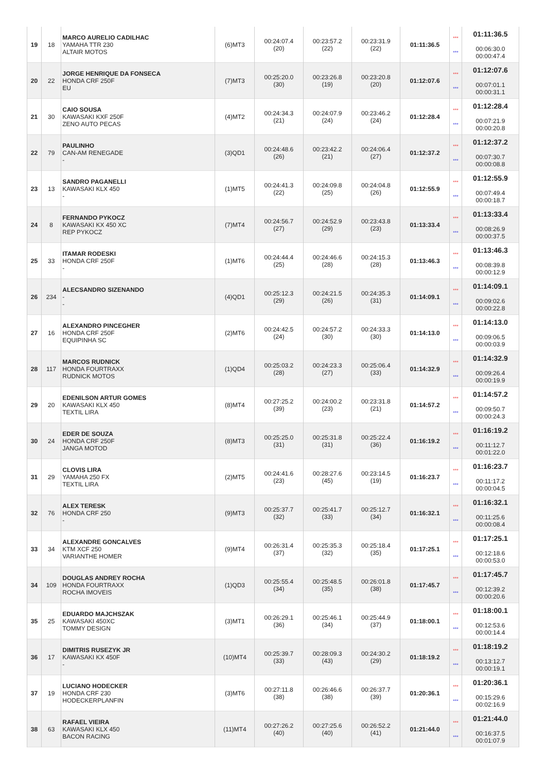| 19 | 18 | MARCO AURELIO CADILHAC YAMAHA TTR 230 ALTAIR MOTOS | (6)MT3 | 00:24:07.4 (20) | 00:23:57.2 (22) | 00:23:31.9 (22) | 01:11:36.5 | *** *** | 01:11:36.5 00:06:30.0 00:00:47.4 |
| 20 | 22 | JORGE HENRIQUE DA FONSECA HONDA CRF 250F EU | (7)MT3 | 00:25:20.0 (30) | 00:23:26.8 (19) | 00:23:20.8 (20) | 01:12:07.6 | *** *** | 01:12:07.6 00:07:01.1 00:00:31.1 |
| 21 | 30 | CAIO SOUSA KAWASAKI KXF 250F ZENO AUTO PECAS | (4)MT2 | 00:24:34.3 (21) | 00:24:07.9 (24) | 00:23:46.2 (24) | 01:12:28.4 | *** *** | 01:12:28.4 00:07:21.9 00:00:20.8 |
| 22 | 79 | PAULINHO CAN-AM RENEGADE - | (3)QD1 | 00:24:48.6 (26) | 00:23:42.2 (21) | 00:24:06.4 (27) | 01:12:37.2 | *** *** | 01:12:37.2 00:07:30.7 00:00:08.8 |
| 23 | 13 | SANDRO PAGANELLI KAWASAKI KLX 450 - | (1)MT5 | 00:24:41.3 (22) | 00:24:09.8 (25) | 00:24:04.8 (26) | 01:12:55.9 | *** *** | 01:12:55.9 00:07:49.4 00:00:18.7 |
| 24 | 8 | FERNANDO PYKOCZ KAWASAKI KX 450 XC REP PYKOCZ | (7)MT4 | 00:24:56.7 (27) | 00:24:52.9 (29) | 00:23:43.8 (23) | 01:13:33.4 | *** *** | 01:13:33.4 00:08:26.9 00:00:37.5 |
| 25 | 33 | ITAMAR RODESKI HONDA CRF 250F - | (1)MT6 | 00:24:44.4 (25) | 00:24:46.6 (28) | 00:24:15.3 (28) | 01:13:46.3 | *** *** | 01:13:46.3 00:08:39.8 00:00:12.9 |
| 26 | 234 | ALECSANDRO SIZENANDO - - | (4)QD1 | 00:25:12.3 (29) | 00:24:21.5 (26) | 00:24:35.3 (31) | 01:14:09.1 | *** *** | 01:14:09.1 00:09:02.6 00:00:22.8 |
| 27 | 16 | ALEXANDRO PINCEGHER HONDA CRF 250F EQUIPINHA SC | (2)MT6 | 00:24:42.5 (24) | 00:24:57.2 (30) | 00:24:33.3 (30) | 01:14:13.0 | *** *** | 01:14:13.0 00:09:06.5 00:00:03.9 |
| 28 | 117 | MARCOS RUDNICK HONDA FOURTRAXX RUDNICK MOTOS | (1)QD4 | 00:25:03.2 (28) | 00:24:23.3 (27) | 00:25:06.4 (33) | 01:14:32.9 | *** *** | 01:14:32.9 00:09:26.4 00:00:19.9 |
| 29 | 20 | EDENILSON ARTUR GOMES KAWASAKI KLX 450 TEXTIL LIRA | (8)MT4 | 00:27:25.2 (39) | 00:24:00.2 (23) | 00:23:31.8 (21) | 01:14:57.2 | *** *** | 01:14:57.2 00:09:50.7 00:00:24.3 |
| 30 | 24 | EDER DE SOUZA HONDA CRF 250F JANGA MOTOD | (8)MT3 | 00:25:25.0 (31) | 00:25:31.8 (31) | 00:25:22.4 (36) | 01:16:19.2 | *** *** | 01:16:19.2 00:11:12.7 00:01:22.0 |
| 31 | 29 | CLOVIS LIRA YAMAHA 250 FX TEXTIL LIRA | (2)MT5 | 00:24:41.6 (23) | 00:28:27.6 (45) | 00:23:14.5 (19) | 01:16:23.7 | *** *** | 01:16:23.7 00:11:17.2 00:00:04.5 |
| 32 | 76 | ALEX TERESK HONDA CRF 250 - | (9)MT3 | 00:25:37.7 (32) | 00:25:41.7 (33) | 00:25:12.7 (34) | 01:16:32.1 | *** *** | 01:16:32.1 00:11:25.6 00:00:08.4 |
| 33 | 34 | ALEXANDRE GONCALVES KTM XCF 250 VARIANTHE HOMER | (9)MT4 | 00:26:31.4 (37) | 00:25:35.3 (32) | 00:25:18.4 (35) | 01:17:25.1 | *** *** | 01:17:25.1 00:12:18.6 00:00:53.0 |
| 34 | 109 | DOUGLAS ANDREY ROCHA HONDA FOURTRAXX ROCHA IMOVEIS | (1)QD3 | 00:25:55.4 (34) | 00:25:48.5 (35) | 00:26:01.8 (38) | 01:17:45.7 | *** *** | 01:17:45.7 00:12:39.2 00:00:20.6 |
| 35 | 25 | EDUARDO MAJCHSZAK KAWASAKI 450XC TOMMY DESIGN | (3)MT1 | 00:26:29.1 (36) | 00:25:46.1 (34) | 00:25:44.9 (37) | 01:18:00.1 | *** *** | 01:18:00.1 00:12:53.6 00:00:14.4 |
| 36 | 17 | DIMITRIS RUSEZYK JR KAWASAKI KX 450F - | (10)MT4 | 00:25:39.7 (33) | 00:28:09.3 (43) | 00:24:30.2 (29) | 01:18:19.2 | *** *** | 01:18:19.2 00:13:12.7 00:00:19.1 |
| 37 | 19 | LUCIANO HODECKER HONDA CRF 230 HODECKERPLANFIN | (3)MT6 | 00:27:11.8 (38) | 00:26:46.6 (38) | 00:26:37.7 (39) | 01:20:36.1 | *** *** | 01:20:36.1 00:15:29.6 00:02:16.9 |
| 38 | 63 | RAFAEL VIEIRA KAWASAKI KLX 450 BACON RACING | (11)MT4 | 00:27:26.2 (40) | 00:27:25.6 (40) | 00:26:52.2 (41) | 01:21:44.0 | *** *** | 01:21:44.0 00:16:37.5 00:01:07.9 |